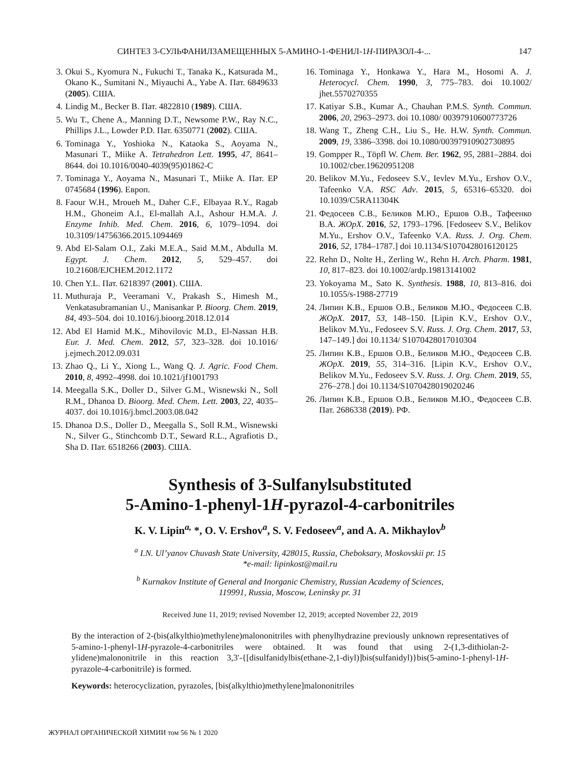СИНТЕЗ 3-СУЛЬФАНИЛЗАМЕЩЕННЫХ 5-АМИНО-1-ФЕНИЛ-1H-ПИРАЗОЛ-4-... 147
3. Okui S., Kyomura N., Fukuchi T., Tanaka K., Katsurada M., Okano K., Sumitani N., Miyauchi A., Yabe A. Пат. 6849633 (2005). США.
4. Lindig M., Becker B. Пат. 4822810 (1989). США.
5. Wu T., Chene A., Manning D.T., Newsome P.W., Ray N.C., Phillips J.L., Lowder P.D. Пат. 6350771 (2002). США.
6. Tominaga Y., Yoshioka N., Kataoka S., Aoyama N., Masunari T., Miike A. Tetrahedron Lett. 1995, 47, 8641–8644. doi 10.1016/0040-4039(95)01862-C
7. Tominaga Y., Aoyama N., Masunari T., Miike A. Пат. EP 0745684 (1996). Европ.
8. Faour W.H., Mroueh M., Daher C.F., Elbayaa R.Y., Ragab H.M., Ghoneim A.I., El-mallah A.I., Ashour H.M.A. J. Enzyme Inhib. Med. Chem. 2016, 6, 1079–1094. doi 10.3109/14756366.2015.1094469
9. Abd El-Salam O.I., Zaki M.E.A., Said M.M., Abdulla M. Egypt. J. Chem. 2012, 5, 529–457. doi 10.21608/EJCHEM.2012.1172
10. Chen Y.L. Пат. 6218397 (2001). США.
11. Muthuraja P., Veeramani V., Prakash S., Himesh M., Venkatasubramanian U., Manisankar P. Bioorg. Chem. 2019, 84, 493–504. doi 10.1016/j.bioorg.2018.12.014
12. Abd El Hamid M.K., Mihovilovic M.D., El-Nassan H.B. Eur. J. Med. Chem. 2012, 57, 323–328. doi 10.1016/ j.ejmech.2012.09.031
13. Zhao Q., Li Y., Xiong L., Wang Q. J. Agric. Food Chem. 2010, 8, 4992–4998. doi 10.1021/jf1001793
14. Meegalla S.K., Doller D., Silver G.M., Wisnewski N., Soll R.M., Dhanoa D. Bioorg. Med. Chem. Lett. 2003, 22, 4035–4037. doi 10.1016/j.bmcl.2003.08.042
15. Dhanoa D.S., Doller D., Meegalla S., Soll R.M., Wisnewski N., Silver G., Stinchcomb D.T., Seward R.L., Agrafiotis D., Sha D. Пат. 6518266 (2003). США.
16. Tominaga Y., Honkawa Y., Hara M., Hosomi A. J. Heterocycl. Chem. 1990, 3, 775–783. doi 10.1002/ jhet.5570270355
17. Katiyar S.B., Kumar A., Chauhan P.M.S. Synth. Commun. 2006, 20, 2963–2973. doi 10.1080/ 00397910600773726
18. Wang T., Zheng C.H., Liu S., He. H.W. Synth. Commun. 2009, 19, 3386–3398. doi 10.1080/00397910902730895
19. Gompper R., Töpfl W. Chem. Ber. 1962, 95, 2881–2884. doi 10.1002/cber.19620951208
20. Belikov M.Yu., Fedoseev S.V., Ievlev M.Yu., Ershov O.V., Tafeenko V.A. RSC Adv. 2015, 5, 65316–65320. doi 10.1039/C5RA11304K
21. Федосеев С.В., Беликов М.Ю., Ершов О.В., Тафеенко В.А. ЖОрХ. 2016, 52, 1793–1796. [Fedoseev S.V., Belikov M.Yu., Ershov O.V., Tafeenko V.A. Russ. J. Org. Chem. 2016, 52, 1784–1787.] doi 10.1134/S1070428016120125
22. Rehn D., Nolte H., Zerling W., Rehn H. Arch. Pharm. 1981, 10, 817–823. doi 10.1002/ardp.19813141002
23. Yokoyama M., Sato K. Synthesis. 1988, 10, 813–816. doi 10.1055/s-1988-27719
24. Липин К.В., Ершов О.В., Беликов М.Ю., Федосеев С.В. ЖОрХ. 2017, 53, 148–150. [Lipin K.V., Ershov O.V., Belikov M.Yu., Fedoseev S.V. Russ. J. Org. Chem. 2017, 53, 147–149.] doi 10.1134/ S1070428017010304
25. Липин К.В., Ершов О.В., Беликов М.Ю., Федосеев С.В. ЖОрХ. 2019, 55, 314–316. [Lipin K.V., Ershov O.V., Belikov M.Yu., Fedoseev S.V. Russ. J. Org. Chem. 2019, 55, 276–278.] doi 10.1134/S1070428019020246
26. Липин К.В., Ершов О.В., Беликов М.Ю., Федосеев С.В. Пат. 2686338 (2019). РФ.
Synthesis of 3-Sulfanylsubstituted
5-Amino-1-phenyl-1H-pyrazol-4-carbonitriles
K. V. Lipin<sup>a,</sup> *, O. V. Ershov<sup>a</sup>, S. V. Fedoseev<sup>a</sup>, and A. A. Mikhaylov<sup>b</sup>
<sup>a</sup> I.N. Ul’yanov Chuvash State University, 428015, Russia, Cheboksary, Moskovskii pr. 15
*e-mail: lipinkost@mail.ru
<sup>b</sup> Kurnakov Institute of General and Inorganic Chemistry, Russian Academy of Sciences,
119991, Russia, Moscow, Leninsky pr. 31
Received June 11, 2019; revised November 12, 2019; accepted November 22, 2019
By the interaction of 2-(bis(alkylthio)methylene)malononitriles with phenylhydrazine previously unknown representatives of 5-amino-1-phenyl-1H-pyrazole-4-carbonitriles were obtained. It was found that using 2-(1,3-dithiolan-2-ylidene)malononitrile in this reaction 3,3'-{[disulfanidylbis(ethane-2,1-diyl)]bis(sulfanidyl)}bis(5-amino-1-phenyl-1H-pyrazole-4-carbonitrile) is formed.
Keywords: heterocyclization, pyrazoles, [bis(alkylthio)methylene]malononitriles
ЖУРНАЛ ОРГАНИЧЕСКОЙ ХИМИИ том 56 № 1 2020